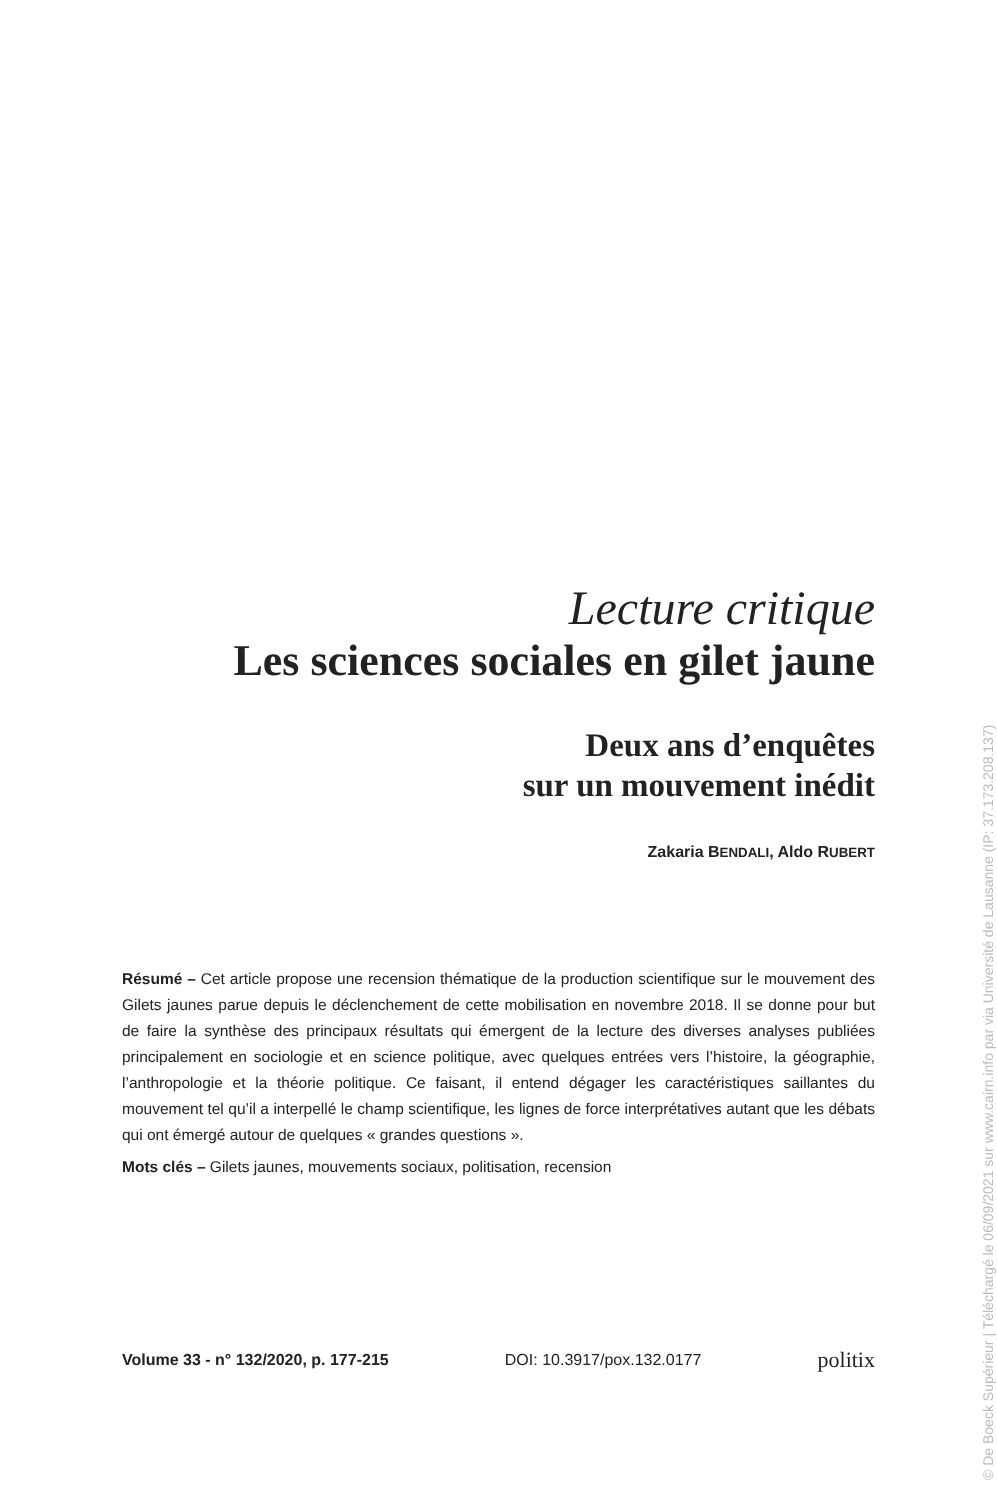Lecture critique
Les sciences sociales en gilet jaune
Deux ans d’enquêtes
sur un mouvement inédit
Zakaria BENDALI, Aldo RUBERT
Résumé – Cet article propose une recension thématique de la production scientifique sur le mouvement des Gilets jaunes parue depuis le déclenchement de cette mobilisation en novembre 2018. Il se donne pour but de faire la synthèse des principaux résultats qui émergent de la lecture des diverses analyses publiées principalement en sociologie et en science politique, avec quelques entrées vers l’histoire, la géographie, l’anthropologie et la théorie politique. Ce faisant, il entend dégager les caractéristiques saillantes du mouvement tel qu’il a interpellé le champ scientifique, les lignes de force interprétatives autant que les débats qui ont émergé autour de quelques « grandes questions ».
Mots clés – Gilets jaunes, mouvements sociaux, politisation, recension
Volume 33 - n° 132/2020, p. 177-215 DOI: 10.3917/pox.132.0177 politix
© De Boeck Supérieur | Téléchargé le 06/09/2021 sur www.cairn.info par via Université de Lausanne (IP: 37.173.208.137)